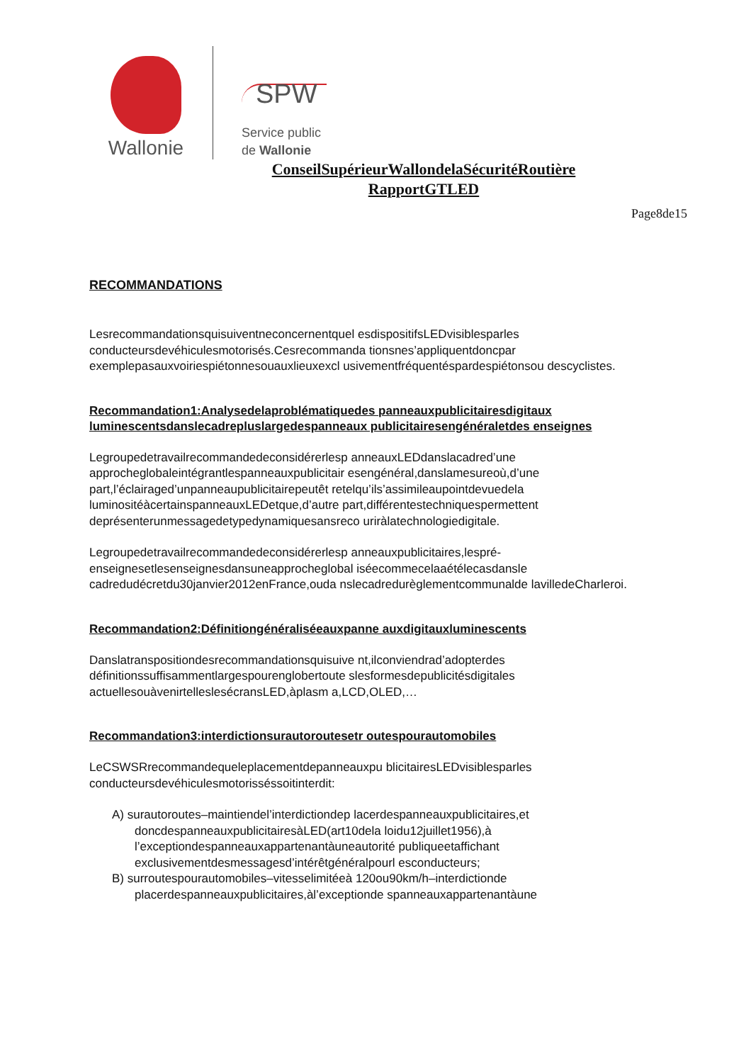Wallonie
SPW
Service public
de Wallonie
ConseilSupérieurWallondelaSécuritéRoutière
RapportGTLED
Page8de15
RECOMMANDATIONS
Lesrecommandationsquisuiventneconcernentquel esdispositifsLEDvisiblesparles conducteursdevéhiculesmotorisés.Cesrecommanda tionsnes’appliquentdoncpar exemplepasauxvoiriespiétonnesouauxlieuxexcl usivementfréquentéspardespiétonsou descyclistes.
Recommandation1:Analysedelaproblématiquedes panneauxpublicitairesdigitaux luminescentsdanslecadrepluslargedespanneaux publicitairesengénéraletdes enseignes
Legroupedetravailrecommandedeconsidérerlesp anneauxLEDdanslacadred’une approcheglobaleintégrantlespanneauxpublicitair esengénéral,danslamesureoù,d’une part,l’éclairaged’unpanneaupublicitairepeutêt retelqu’ils’assimileaupointdevuedela luminositéàcertainspanneauxLEDetque,d’autre part,différentestechniquespermettent deprésenterunmessagedetypedynamiquesansreco uriràlatechnologiedigitale.
Legroupedetravailrecommandedeconsidérerlesp anneauxpublicitaires,lespré-enseignesetlesenseignesdansuneapprocheglobal iséecommecelaaétélecasdansle cadredudécretdu30janvier2012enFrance,ouda nslecadredurèglementcommunalde lavilledeCharleroi.
Recommandation2:Définitiongénéraliséeauxpanne auxdigitauxluminescents
Danslatranspositiondesrecommandationsquisuive nt,ilconviendrad’adopterdes définitionssuffisammentlargespourenglobertoute slesformesdepublicitésdigitales actuellesouàvenirtelleslesécransLED,àplasm a,LCD,OLED,…
Recommandation3:interdictionsurautoroutesetr outespourautomobiles
LeCSWSRrecommandequeleplacementdepanneauxpu blicitairesLEDvisiblesparles conducteursdevéhiculesmotorisséssoitinterdit:
A) surautoroutes–maintiendel’interdictiondep lacerdespanneauxpublicitaires,et doncdespanneauxpublicitairesàLED(art10dela loidu12juillet1956),à l’exceptiondespanneauxappartenantàuneautorité publiqueetaffichant exclusivementdesmessagesd’intérêtgénéralpourl esconducteurs;
B) surroutespourautomobiles–vitesselimitéeà 120ou90km/h–interdictionde placerdespanneauxpublicitaires,àl’exceptionde spanneauxappartenantàune